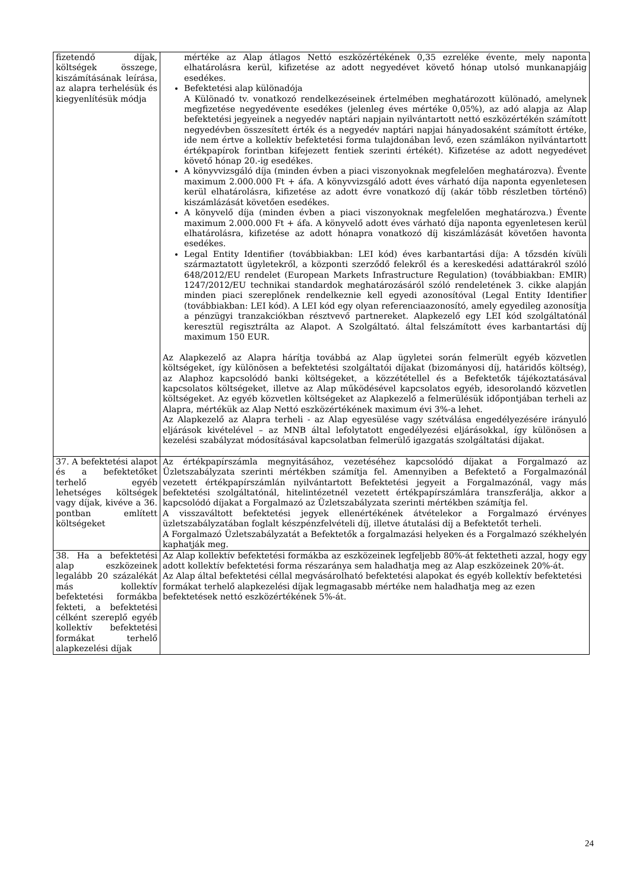| fizetendő díjak, költségek összege, kiszámításának leírása, az alapra terhelésük és kiegyenlítésük módja | mértéke az Alap átlagos Nettó eszközértékének 0,35 ezreléke évente, mely naponta elhatárolásra kerül, kifizetése az adott negyedévet követő hónap utolsó munkanapjáig esedékes. Befektetési alap különadója A Különadó tv. vonatkozó rendelkezéseinek értelmében meghatározott különadó, amelynek megfizetése negyedévente esedékes (jelenleg éves mértéke 0,05%), az adó alapja az Alap befektetési jegyeinek a negyedév naptári napjain nyilvántartott nettó eszközértékén számított negyedévben összesített érték és a negyedév naptári napjai hányadosaként számított értéke, ide nem értve a kollektív befektetési forma tulajdonában levő, ezen számlákon nyilvántartott értékpapírok forintban kifejezett fentiek szerinti értékét). Kifizetése az adott negyedévet követő hónap 20.-ig esedékes. A könyvvizsgáló díja (minden évben a piaci viszonyoknak megfelelően meghatározva). Évente maximum 2.000.000 Ft + áfa. A könyvvizsgáló adott éves várható díja naponta egyenletesen kerül elhatárolásra, kifizetése az adott évre vonatkozó díj (akár több részletben történő) kiszámlázását követően esedékes. A könyvelő díja (minden évben a piaci viszonyoknak megfelelően meghatározva.) Évente maximum 2.000.000 Ft + áfa. A könyvelő adott éves várható díja naponta egyenletesen kerül elhatárolásra, kifizetése az adott hónapra vonatkozó díj kiszámlázását követően havonta esedékes. Legal Entity Identifier (továbbiakban: LEI kód) éves karbantartási díja: A tőzsdén kívüli származtatott ügyletekről, a központi szerződő felekről és a kereskedési adattárakról szóló 648/2012/EU rendelet (European Markets Infrastructure Regulation) (továbbiakban: EMIR) 1247/2012/EU technikai standardok meghatározásáról szóló rendeletének 3. cikke alapján minden piaci szereplőnek rendelkeznie kell egyedi azonosítóval (Legal Entity Identifier (továbbiakban: LEI kód). A LEI kód egy olyan referenciaazonosító, amely egyedileg azonosítja a pénzügyi tranzakciókban résztvevő partnereket. Alapkezelő egy LEI kód szolgáltatónál keresztül regisztrálta az Alapot. A Szolgáltató. által felszámított éves karbantartási díj maximum 150 EUR. Az Alapkezelő az Alapra hárítja továbbá az Alap ügyletei során felmerült egyéb közvetlen költségeket, így különösen a befektetési szolgáltatói díjakat (bizományosi díj, határidős költség), az Alaphoz kapcsolódó banki költségeket, a közzététellel és a Befektetők tájékoztatásával kapcsolatos költségeket, illetve az Alap működésével kapcsolatos egyéb, idesorolandó közvetlen költségeket. Az egyéb közvetlen költségeket az Alapkezelő a felmerülésük időpontjában terheli az Alapra, mértékük az Alap Nettó eszközértékének maximum évi 3%-a lehet. Az Alapkezelő az Alapra terheli - az Alap egyesülése vagy szétválása engedélyezésére irányuló eljárások kivételével – az MNB által lefolytatott engedélyezési eljárásokkal, így különösen a kezelési szabályzat módosításával kapcsolatban felmerülő igazgatás szolgáltatási díjakat. |
| 37. A befektetési alapot és a befektetőket terhelő egyéb lehetséges költségek vagy díjak, kivéve a 36. pontban említett költségeket | Az értékpapírszámla megnyitásához, vezetéséhez kapcsolódó díjakat a Forgalmazó az Üzletszabályzata szerinti mértékben számítja fel. Amennyiben a Befektető a Forgalmazónál vezetett értékpapírszámlán nyilvántartott Befektetési jegyeit a Forgalmazónál, vagy más befektetési szolgáltatónál, hitelintézetnél vezetett értékpapírszámlára transzferálja, akkor a kapcsolódó díjakat a Forgalmazó az Üzletszabályzata szerinti mértékben számítja fel. A visszaváltott befektetési jegyek ellenértékének átvételekor a Forgalmazó érvényes üzletszabályzatában foglalt készpénzfelvételi díj, illetve átutalási díj a Befektetőt terheli. A Forgalmazó Üzletszabályzatát a Befektetők a forgalmazási helyeken és a Forgalmazó székhelyén kaphatják meg. |
| 38. Ha a befektetési alap eszközeinek legalább 20 százalékát más kollektív befektetési formákba fekteti, a befektetési célként szereplő egyéb kollektív befektetési formákat terhelő alapkezelési díjak | Az Alap kollektív befektetési formákba az eszközeinek legfeljebb 80%-át fektetheti azzal, hogy egy adott kollektív befektetési forma részaránya sem haladhatja meg az Alap eszközeinek 20%-át. Az Alap által befektetési céllal megvásárolható befektetési alapokat és egyéb kollektív befektetési formákat terhelő alapkezelési díjak legmagasabb mértéke nem haladhatja meg az ezen befektetések nettó eszközértékének 5%-át. |
24